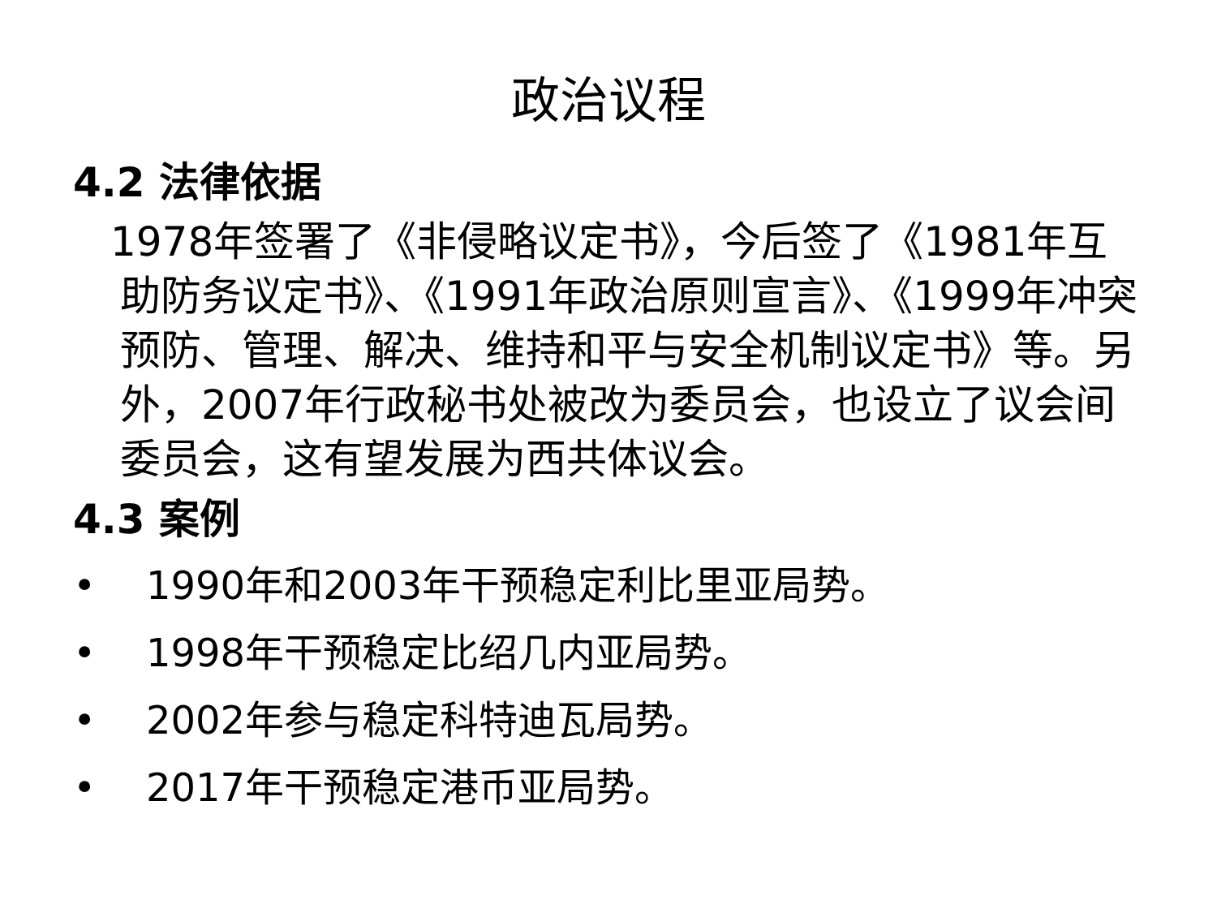政治议程
4.2 法律依据
1978年签署了《非侵略议定书》，今后签了《1981年互助防务议定书》、《1991年政治原则宣言》、《1999年冲突预防、管理、解决、维持和平与安全机制议定书》等。另外，2007年行政秘书处被改为委员会，也设立了议会间委员会，这有望发展为西共体议会。
4.3 案例
• 1990年和2003年干预稳定利比里亚局势。
• 1998年干预稳定比绍几内亚局势。
• 2002年参与稳定科特迪瓦局势。
• 2017年干预稳定港币亚局势。